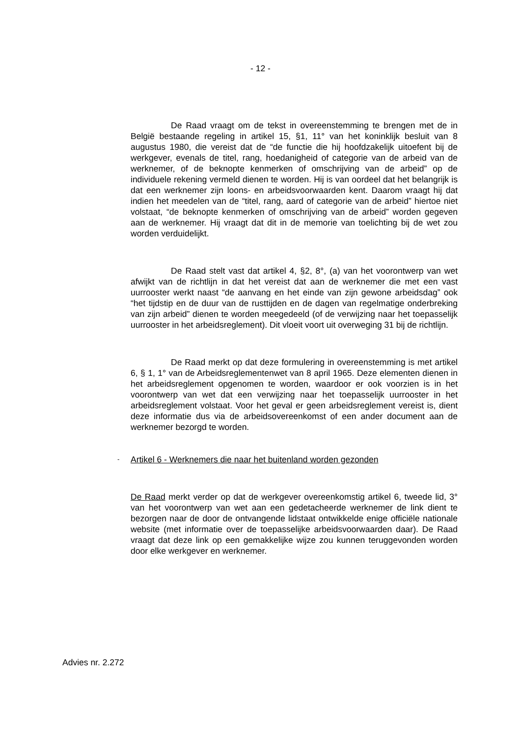- 12 -
De Raad vraagt om de tekst in overeenstemming te brengen met de in België bestaande regeling in artikel 15, §1, 11° van het koninklijk besluit van 8 augustus 1980, die vereist dat de “de functie die hij hoofdzakelijk uitoefent bij de werkgever, evenals de titel, rang, hoedanigheid of categorie van de arbeid van de werknemer, of de beknopte kenmerken of omschrijving van de arbeid” op de individuele rekening vermeld dienen te worden. Hij is van oordeel dat het belangrijk is dat een werknemer zijn loons- en arbeidsvoorwaarden kent. Daarom vraagt hij dat indien het meedelen van de “titel, rang, aard of categorie van de arbeid” hiertoe niet volstaat, “de beknopte kenmerken of omschrijving van de arbeid” worden gegeven aan de werknemer. Hij vraagt dat dit in de memorie van toelichting bij de wet zou worden verduidelijkt.
De Raad stelt vast dat artikel 4, §2, 8°, (a) van het voorontwerp van wet afwijkt van de richtlijn in dat het vereist dat aan de werknemer die met een vast uurrooster werkt naast “de aanvang en het einde van zijn gewone arbeidsdag” ook “het tijdstip en de duur van de rusttijden en de dagen van regelmatige onderbreking van zijn arbeid” dienen te worden meegedeeld (of de verwijzing naar het toepasselijk uurrooster in het arbeidsreglement). Dit vloeit voort uit overweging 31 bij de richtlijn.
De Raad merkt op dat deze formulering in overeenstemming is met artikel 6, § 1, 1° van de Arbeidsreglementenwet van 8 april 1965. Deze elementen dienen in het arbeidsreglement opgenomen te worden, waardoor er ook voorzien is in het voorontwerp van wet dat een verwijzing naar het toepasselijk uurrooster in het arbeidsreglement volstaat. Voor het geval er geen arbeidsreglement vereist is, dient deze informatie dus via de arbeidsovereenkomst of een ander document aan de werknemer bezorgd te worden.
- Artikel 6 - Werknemers die naar het buitenland worden gezonden
De Raad merkt verder op dat de werkgever overeenkomstig artikel 6, tweede lid, 3° van het voorontwerp van wet aan een gedetacheerde werknemer de link dient te bezorgen naar de door de ontvangende lidstaat ontwikkelde enige officiële nationale website (met informatie over de toepasselijke arbeidsvoorwaarden daar). De Raad vraagt dat deze link op een gemakkelijke wijze zou kunnen teruggevonden worden door elke werkgever en werknemer.
Advies nr. 2.272